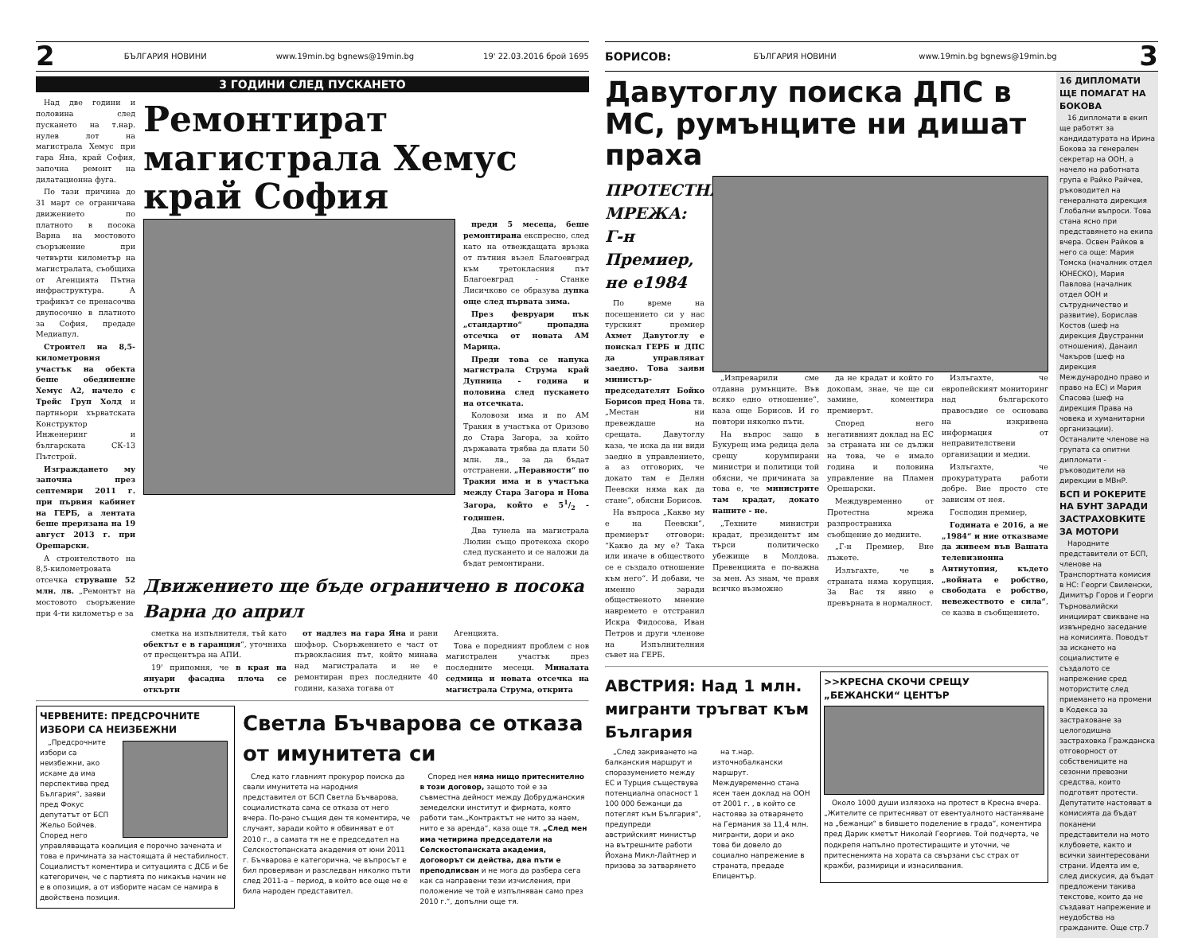2 БЪЛГАРИЯ НОВИНИ www.19min.bg bgnews@19min.bg 19' 22.03.2016 брой 1695
3 ГОДИНИ СЛЕД ПУСКАНЕТО
Над две години и половина след пускането на т.нар. нулев лот на магистрала Хемус при гара Яна, край София, започна ремонт на дилатационна фуга.
По тази причина до 31 март се ограничава движението по платното в посока Варна на мостовото съоръжение при четвърти километър на магистралата, съобщиха от Агенцията Пътна инфраструктура. А трафикът се пренасочва двупосочно в платното за София, предаде Медиапул.
Строител на 8,5-километровия участък на обекта беше обединение Хемус А2, начело с Трейс Груп Холд и партньори хърватската Конструктор Инженеринг и българската СК-13 Пътстрой.
Изграждането му започна през септември 2011 г. при първия кабинет на ГЕРБ, а лентата беше прерязана на 19 август 2013 г. при Орешарски.
А строителството на 8,5-километровата отсечка струваше 52 млн. лв. „Ремонтът на мостовото съоръжение при 4-ти километър е за
Ремонтират магистрала Хемус край София
преди 5 месеца, беше ремонтирана експресно, след като на отвеждащата връзка от пътния възел Благоевград към третокласния път Благоевград - Станке Лисичково се образува дупка още след първата зима.
През февруари пък „стандартно“ пропадна отсечка от новата АМ Марица.
Преди това се напука магистрала Струма край Дупница - година и половина след пускането на отсечката.
Коловози има и по АМ Тракия в участъка от Оризово до Стара Загора, за който държавата трябва да плати 50 млн. лв., за да бъдат отстранени. „Неравности“ по Тракия има и в участъка между Стара Загора и Нова Загора, който е 51/2 - годишен.
Два тунела на магистрала Люлин също протекоха скоро след пускането и се наложи да бъдат ремонтирани.
Движението ще бъде ограничено в посока Варна до април
сметка на изпълнителя, тъй като обектът е в гаранция“, уточниха от пресцентъра на АПИ.
19' припомня, че в края на януари фасадна плоча се откърти
от надлез на гара Яна и рани шофьор. Съоръжението е част от първокласния път, който минава над магистралата и не е ремонтиран през последните 40 години, казаха тогава от
Агенцията.
Това е поредният проблем с нов магистрален участък през последните месеци. Миналата седмица и новата отсечка на магистрала Струма, открита
ЧЕРВЕНИТЕ: ПРЕДСРОЧНИТЕ ИЗБОРИ СА НЕИЗБЕЖНИ
„Предсрочните избори са неизбежни, ако искаме да има перспектива пред България“, заяви пред Фокус депутатът от БСП Жельо Бойчев. Според него управляващата коалиция е порочно зачената и това е причината за настоящата й нестабилност. Социалистът коментира и ситуацията с ДСБ и бе категоричен, че с партията по никакъв начин не е в опозиция, а от изборите насам се намира в двойствена позиция.
Светла Бъчварова се отказа от имунитета си
След като главният прокурор поиска да свали имунитета на народния представител от БСП Светла Бъчварова, социалистката сама се отказа от него вчера. По-рано същия ден тя коментира, че случаят, заради който я обвиняват е от 2010 г., а самата тя не е председател на Селскостопанската академия от юни 2011 г. Бъчварова е категорична, че въпросът е бил проверяван и разследван няколко пъти след 2011-а – период, в който все още не е била народен представител.
Според нея няма нищо притеснително в този договор, защото той е за съвместна дейност между Добруджанския земеделски институт и фирмата, която работи там.„Контрактът не нито за наем, нито е за аренда“, каза още тя. „След мен има четирима председатели на Селскостопанската академия, договорът си действа, два пъти е преподписван и не мога да разбера сега как са направени тези изчисления, при положение че той е изпълняван само през 2010 г.“, допълни още тя.
БОРИСОВ: БЪЛГАРИЯ НОВИНИ www.19min.bg bgnews@19min.bg 3
Давутоглу поиска ДПС в МС, румънците ни дишат праха
ПРОТЕСТНА МРЕЖА: Г-н Премиер, не е1984
По време на посещението си у нас турският премиер Ахмет Давутоглу е поискал ГЕРБ и ДПС да управляват заедно. Това заяви министър-председателят Бойко Борисов пред Нова тв. „Местан ни превеждаше на срещата. Давутоглу каза, че иска да ни види заедно в управлението, а аз отговорих, че докато там е Делян Пеевски няма как да стане“, обясни Борисов.
На въпроса „Какво му е на Пеевски“, премиерът отговори: “Какво да му е? Така или иначе в обществото се е създало отношение към него“. И добави, че именно заради общественото мнение навремето е отстранил Искра Фидосова, Иван Петров и други членове на Изпълнителния съвет на ГЕРБ.
„Изпреварили сме отдавна румънците. Във всяко едно отношение“, каза още Борисов. И го повтори няколко пъти.
На въпрос защо в Букурещ има редица дела срещу корумпирани министри и политици той обясни, че причината за това е, че министрите там крадат, докато нашите - не.
„Техните министри крадат, президентът им търси политическо убежище в Молдова. Превенцията е по-важна за мен. Аз знам, че правя всичко възможно
да не крадат и който го докопам, знае, че ще си замине, коментира премиерът.
Според него негативният доклад на ЕС за страната ни се дължи на това, че е имало година и половина управление на Пламен Орешарски.
Междувременно от Протестна мрежа разпространиха съобщение до медиите.
„Г-н Премиер, Вие лъжете.
Излъгахте, че в страната няма корупция. За Вас тя явно е превърната в нормалност.
Излъгахте, че европейският мониторинг над българското правосъдие се основава на изкривена информация от неправителствени организации и медии.
Излъгахте, че прокуратурата работи добре. Вие просто сте зависим от нея.
Господин премиер,
Годината е 2016, а не „1984“ и ние отказваме да живеем във Вашата телевизионна Антиутопия, където „войната е робство, свободата е робство, невежеството е сила“, се казва в съобщението.
АВСТРИЯ: Над 1 млн. мигранти тръгват към България
„След закриването на балканския маршрут и споразумението между ЕС и Турция съществува потенциална опасност 1 100 000 бежанци да потеглят към България“, предупреди австрийският министър на вътрешните работи Йохана Микл-Лайтнер и призова за затварянето
на т.нар. източнобалкански маршрут. Междувременно стана ясен таен доклад на ООН от 2001 г. , в който се настоява за отварянето на Германия за 11,4 млн. мигранти, дори и ако това би довело до социално напрежение в страната, предаде Епицентър.
>>КРЕСНА СКОЧИ СРЕЩУ „БЕЖАНСКИ“ ЦЕНТЪР
Около 1000 души излязоха на протест в Кресна вчера. „Жителите се притесняват от евентуалното настаняване на „бежанци“ в бившето поделение в града“, коментира пред Дарик кметът Николай Георгиев. Той подчерта, че подкрепя напълно протестиращите и уточни, че притесненията на хората са свързани със страх от кражби, размирици и изнасилвания.
16 ДИПЛОМАТИ ЩЕ ПОМАГАТ НА БОКОВА
16 дипломати в екип ще работят за кандидатурата на Ирина Бокова за генерален секретар на ООН, а начело на работната група е Райко Райчев, ръководител на генералната дирекция Глобални въпроси. Това стана ясно при представянето на екипа вчера. Освен Райков в него са още: Мария Томска (началник отдел ЮНЕСКО), Мария Павлова (началник отдел ООН и сътрудничество и развитие), Борислав Костов (шеф на дирекция Двустранни отношения), Данаил Чакъров (шеф на дирекция Международно право и право на ЕС) и Мария Спасова (шеф на дирекция Права на човека и хуманитарни организации). Останалите членове на групата са опитни дипломати - ръководители на дирекции в МВнР.
БСП И РОКЕРИТЕ НА БУНТ ЗАРАДИ ЗАСТРАХОВКИТЕ ЗА МОТОРИ
Народните представители от БСП, членове на Транспортната комисия в НС: Георги Свиленски, Димитър Горов и Георги Търновалийски инициират свикване на извънредно заседание на комисията. Поводът за искането на социалистите е създалото се напрежение сред мотористите след приемането на промени в Кодекса за застраховане за целогодишна застраховка Гражданска отговорност от собствениците на сезонни превозни средства, които подготвят протести. Депутатите настояват в комисията да бъдат поканени представители на мото клубовете, както и всички заинтересовани страни. Идеята им е, след дискусия, да бъдат предложени такива текстове, които да не създават напрежение и неудобства на гражданите. Още стр.7